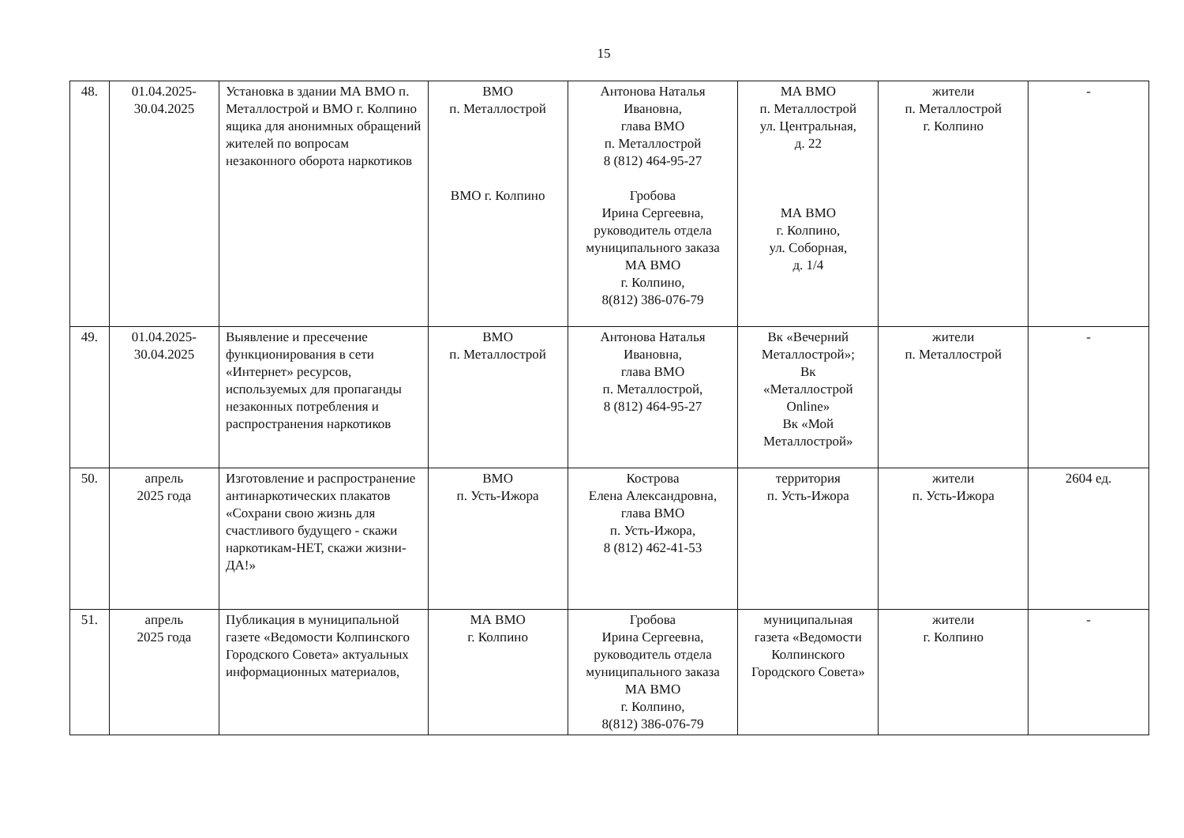15
| 48. | 01.04.2025- 30.04.2025 | Установка в здании МА ВМО п. Металлострой и ВМО г. Колпино ящика для анонимных обращений жителей по вопросам незаконного оборота наркотиков | ВМО п. Металлострой ВМО г. Колпино | Антонова Наталья Ивановна, глава ВМО п. Металлострой 8 (812) 464-95-27 Гробова Ирина Сергеевна, руководитель отдела муниципального заказа МА ВМО г. Колпино, 8(812) 386-076-79 | МА ВМО п. Металлострой ул. Центральная, д. 22 МА ВМО г. Колпино, ул. Соборная, д. 1/4 | жители п. Металлострой г. Колпино | - |
| 49. | 01.04.2025- 30.04.2025 | Выявление и пресечение функционирования в сети «Интернет» ресурсов, используемых для пропаганды незаконных потребления и распространения наркотиков | ВМО п. Металлострой | Антонова Наталья Ивановна, глава ВМО п. Металлострой, 8 (812) 464-95-27 | Вк «Вечерний Металлострой»; Вк «Металлострой Online» Вк «Мой Металлострой» | жители п. Металлострой | - |
| 50. | апрель 2025 года | Изготовление и распространение антинаркотических плакатов «Сохрани свою жизнь для счастливого будущего - скажи наркотикам-НЕТ, скажи жизни-ДА!» | ВМО п. Усть-Ижора | Кострова Елена Александровна, глава ВМО п. Усть-Ижора, 8 (812) 462-41-53 | территория п. Усть-Ижора | жители п. Усть-Ижора | 2604 ед. |
| 51. | апрель 2025 года | Публикация в муниципальной газете «Ведомости Колпинского Городского Совета» актуальных информационных материалов, | МА ВМО г. Колпино | Гробова Ирина Сергеевна, руководитель отдела муниципального заказа МА ВМО г. Колпино, 8(812) 386-076-79 | муниципальная газета «Ведомости Колпинского Городского Совета» | жители г. Колпино | - |